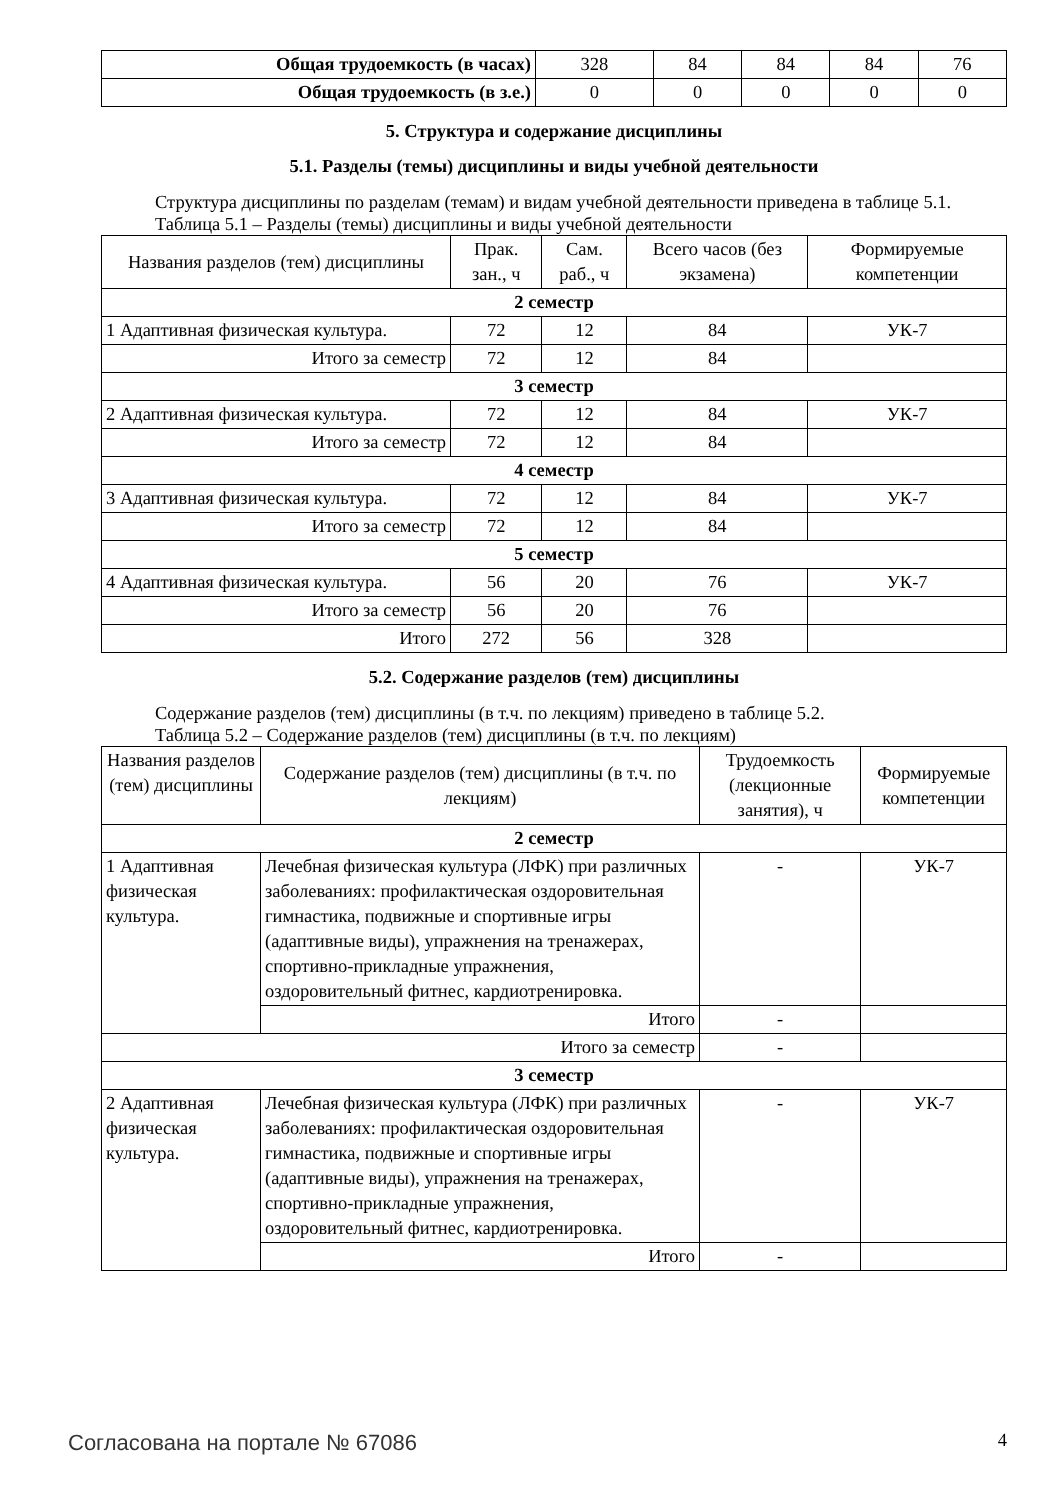| Общая трудоемкость (в часах) | 328 | 84 | 84 | 84 | 76 |
| Общая трудоемкость (в з.е.) | 0 | 0 | 0 | 0 | 0 |
5. Структура и содержание дисциплины
5.1. Разделы (темы) дисциплины и виды учебной деятельности
Структура дисциплины по разделам (темам) и видам учебной деятельности приведена в таблице 5.1.
Таблица 5.1 – Разделы (темы) дисциплины и виды учебной деятельности
| Названия разделов (тем) дисциплины | Прак. зан., ч | Сам. раб., ч | Всего часов (без экзамена) | Формируемые компетенции |
| --- | --- | --- | --- | --- |
| 2 семестр | | | | |
| 1 Адаптивная физическая культура. | 72 | 12 | 84 | УК-7 |
| Итого за семестр | 72 | 12 | 84 | |
| 3 семестр | | | | |
| 2 Адаптивная физическая культура. | 72 | 12 | 84 | УК-7 |
| Итого за семестр | 72 | 12 | 84 | |
| 4 семестр | | | | |
| 3 Адаптивная физическая культура. | 72 | 12 | 84 | УК-7 |
| Итого за семестр | 72 | 12 | 84 | |
| 5 семестр | | | | |
| 4 Адаптивная физическая культура. | 56 | 20 | 76 | УК-7 |
| Итого за семестр | 56 | 20 | 76 | |
| Итого | 272 | 56 | 328 | |
5.2. Содержание разделов (тем) дисциплины
Содержание разделов (тем) дисциплины (в т.ч. по лекциям) приведено в таблице 5.2.
Таблица 5.2 – Содержание разделов (тем) дисциплины (в т.ч. по лекциям)
| Названия разделов (тем) дисциплины | Содержание разделов (тем) дисциплины (в т.ч. по лекциям) | Трудоемкость (лекционные занятия), ч | Формируемые компетенции |
| --- | --- | --- | --- |
| 2 семестр | | | |
| 1 Адаптивная физическая культура. | Лечебная физическая культура (ЛФК) при различных заболеваниях: профилактическая оздоровительная гимнастика, подвижные и спортивные игры (адаптивные виды), упражнения на тренажерах, спортивно-прикладные упражнения, оздоровительный фитнес, кардиотренировка. | - | УК-7 |
| | Итого | - | |
| Итого за семестр | | - | |
| 3 семестр | | | |
| 2 Адаптивная физическая культура. | Лечебная физическая культура (ЛФК) при различных заболеваниях: профилактическая оздоровительная гимнастика, подвижные и спортивные игры (адаптивные виды), упражнения на тренажерах, спортивно-прикладные упражнения, оздоровительный фитнес, кардиотренировка. | - | УК-7 |
| | Итого | - | |
Согласована на портале № 67086 4